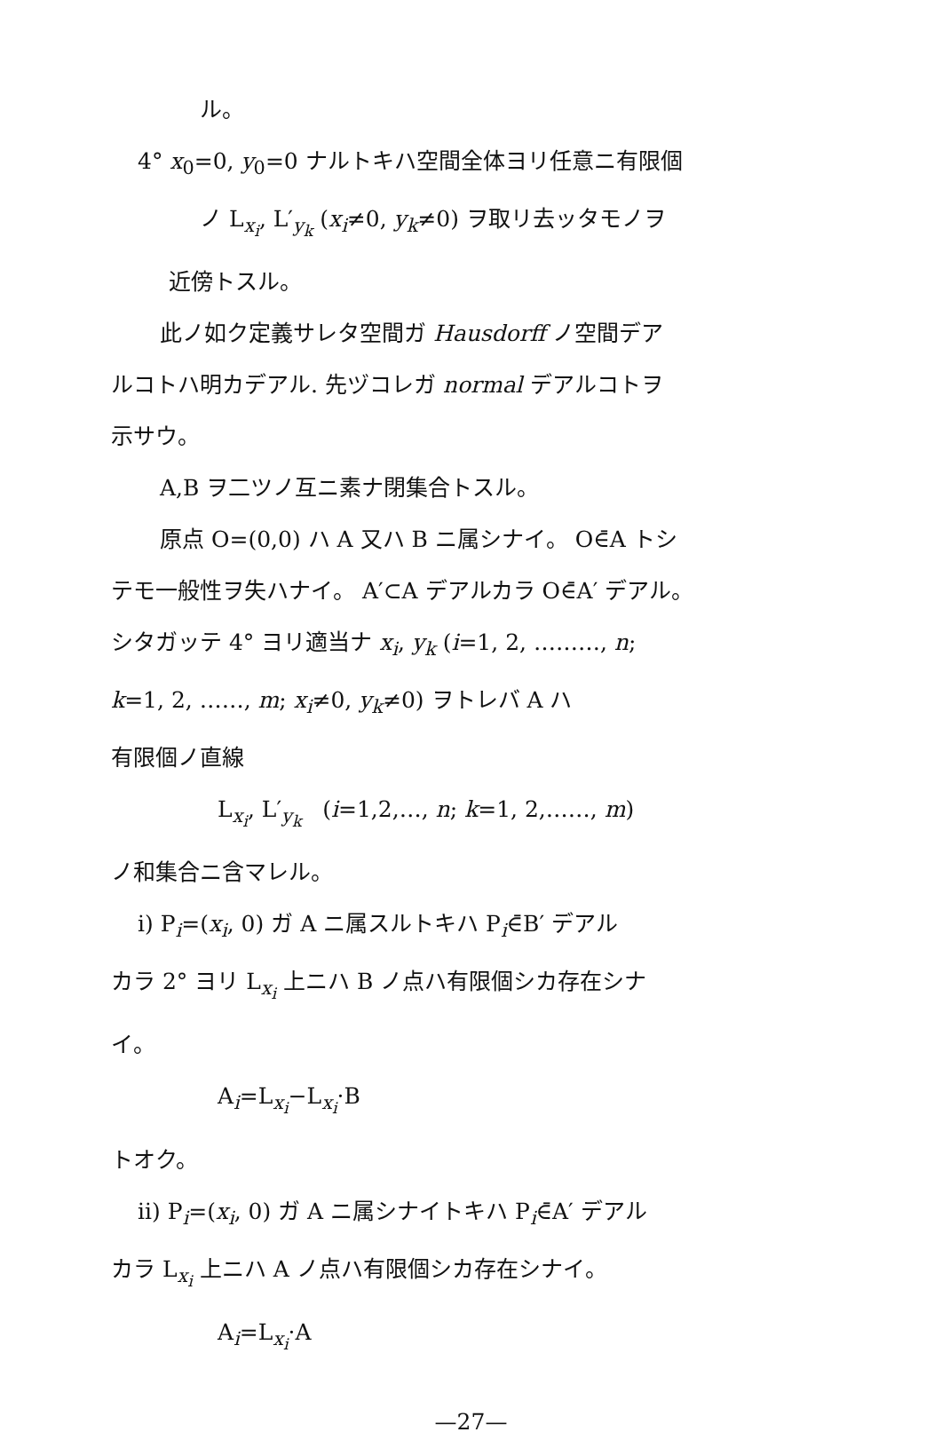ル。
4° x<sub>0</sub>=0, y<sub>0</sub>=0 ナルトキハ空間全体ヨリ任意ニ有限個
ノ L<sub>x<sub>i</sub></sub>, L′<sub>y<sub>k</sub></sub> (x<sub>i</sub>≠0, y<sub>k</sub>≠0) ヲ取リ去ッタモノヲ
近傍トスル。
此ノ如ク定義サレタ空間ガ Hausdorff ノ空間デア
ルコトハ明カデアル. 先ヅコレガ normal デアルコトヲ
示サウ。
A,B ヲ二ツノ互ニ素ナ閉集合トスル。
原点 O=(0,0) ハ A 又ハ B ニ属シナイ。 O∈̄A トシ
テモ一般性ヲ失ハナイ。 A′⊂A デアルカラ O∈̄A′ デアル。
シタガッテ 4° ヨリ適当ナ x<sub>i</sub>, y<sub>k</sub> (i=1, 2, ………, n;
k=1, 2, ……, m; x<sub>i</sub>≠0, y<sub>k</sub>≠0) ヲトレバ A ハ
有限個ノ直線
L<sub>x<sub>i</sub></sub>, L′<sub>y<sub>k</sub></sub> (i=1,2,…, n; k=1, 2,……, m)
ノ和集合ニ含マレル。
i) P<sub>i</sub>=(x<sub>i</sub>, 0) ガ A ニ属スルトキハ P<sub>i</sub>∈̄B′ デアル
カラ 2° ヨリ L<sub>x<sub>i</sub></sub> 上ニハ B ノ点ハ有限個シカ存在シナ
イ。
A<sub>i</sub>=L<sub>x<sub>i</sub></sub>−L<sub>x<sub>i</sub></sub>·B
トオク。
ii) P<sub>i</sub>=(x<sub>i</sub>, 0) ガ A ニ属シナイトキハ P<sub>i</sub>∈̄A′ デアル
カラ L<sub>x<sub>i</sub></sub> 上ニハ A ノ点ハ有限個シカ存在シナイ。
A<sub>i</sub>=L<sub>x<sub>i</sub></sub>·A
—27—